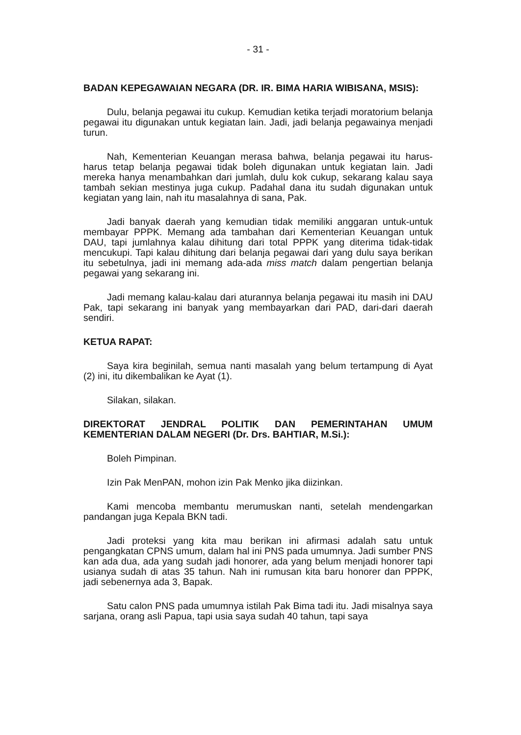- 31 -
BADAN KEPEGAWAIAN NEGARA (DR. IR. BIMA HARIA WIBISANA, MSIS):
Dulu, belanja pegawai itu cukup. Kemudian ketika terjadi moratorium belanja pegawai itu digunakan untuk kegiatan lain. Jadi, jadi belanja pegawainya menjadi turun.
Nah, Kementerian Keuangan merasa bahwa, belanja pegawai itu harus-harus tetap belanja pegawai tidak boleh digunakan untuk kegiatan lain. Jadi mereka hanya menambahkan dari jumlah, dulu kok cukup, sekarang kalau saya tambah sekian mestinya juga cukup. Padahal dana itu sudah digunakan untuk kegiatan yang lain, nah itu masalahnya di sana, Pak.
Jadi banyak daerah yang kemudian tidak memiliki anggaran untuk-untuk membayar PPPK. Memang ada tambahan dari Kementerian Keuangan untuk DAU, tapi jumlahnya kalau dihitung dari total PPPK yang diterima tidak-tidak mencukupi. Tapi kalau dihitung dari belanja pegawai dari yang dulu saya berikan itu sebetulnya, jadi ini memang ada-ada miss match dalam pengertian belanja pegawai yang sekarang ini.
Jadi memang kalau-kalau dari aturannya belanja pegawai itu masih ini DAU Pak, tapi sekarang ini banyak yang membayarkan dari PAD, dari-dari daerah sendiri.
KETUA RAPAT:
Saya kira beginilah, semua nanti masalah yang belum tertampung di Ayat (2) ini, itu dikembalikan ke Ayat (1).
Silakan, silakan.
DIREKTORAT JENDRAL POLITIK DAN PEMERINTAHAN UMUM KEMENTERIAN DALAM NEGERI (Dr. Drs. BAHTIAR, M.Si.):
Boleh Pimpinan.
Izin Pak MenPAN, mohon izin Pak Menko jika diizinkan.
Kami mencoba membantu merumuskan nanti, setelah mendengarkan pandangan juga Kepala BKN tadi.
Jadi proteksi yang kita mau berikan ini afirmasi adalah satu untuk pengangkatan CPNS umum, dalam hal ini PNS pada umumnya. Jadi sumber PNS kan ada dua, ada yang sudah jadi honorer, ada yang belum menjadi honorer tapi usianya sudah di atas 35 tahun. Nah ini rumusan kita baru honorer dan PPPK, jadi sebenernya ada 3, Bapak.
Satu calon PNS pada umumnya istilah Pak Bima tadi itu. Jadi misalnya saya sarjana, orang asli Papua, tapi usia saya sudah 40 tahun, tapi saya